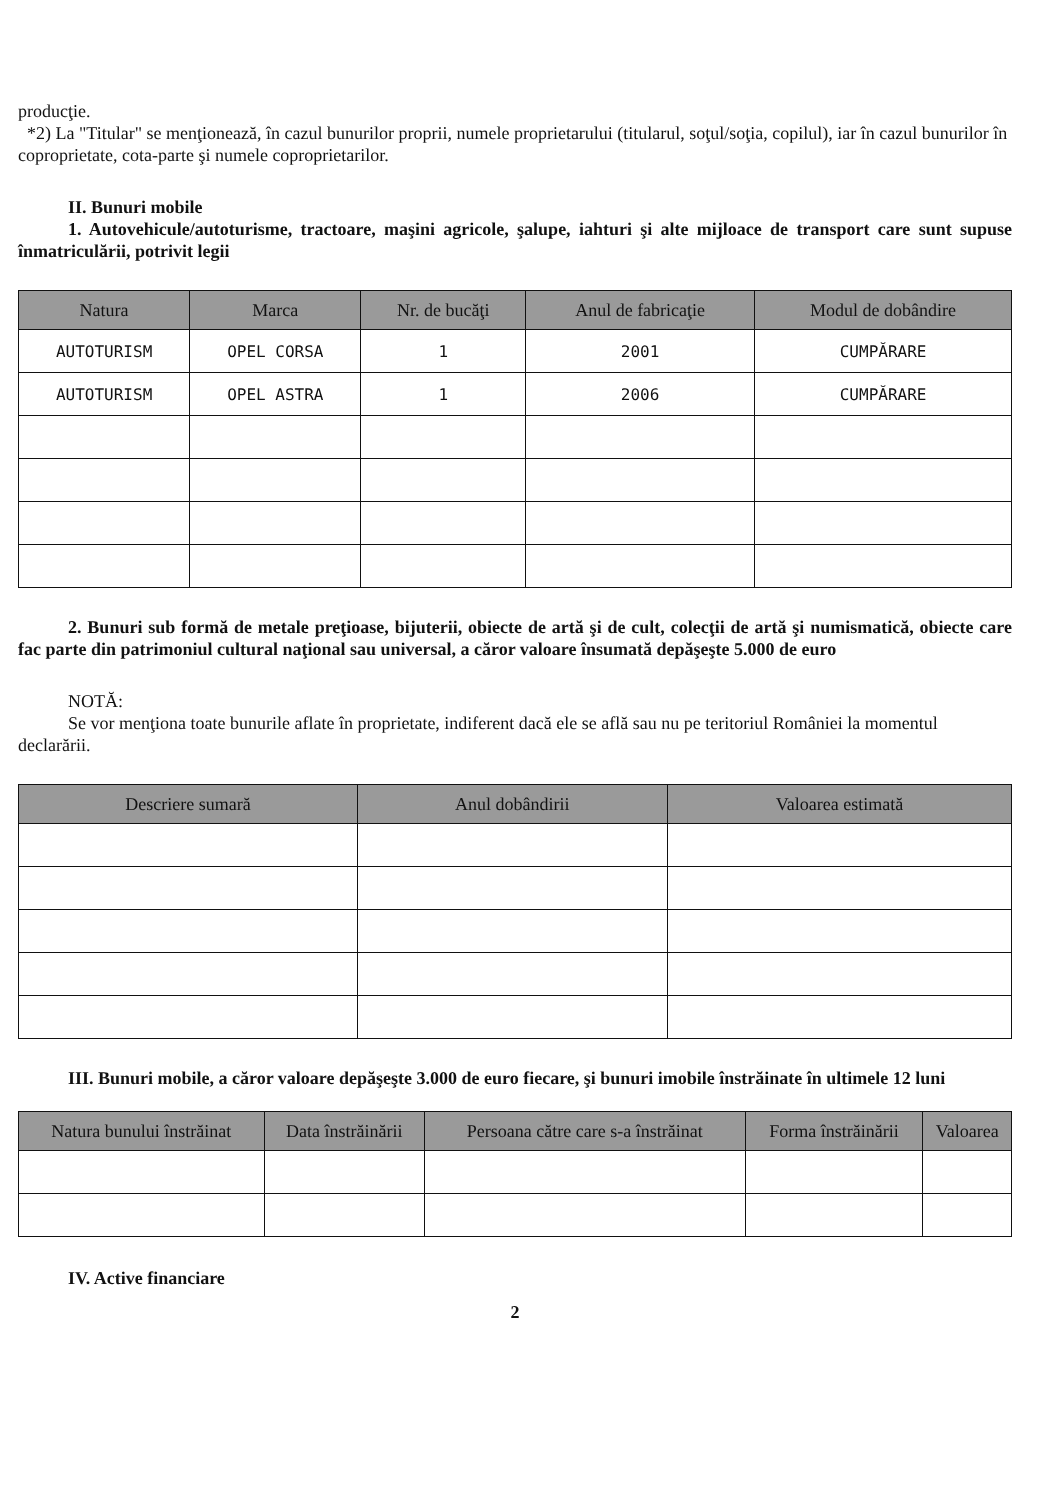producţie.
*2) La "Titular" se menţionează, în cazul bunurilor proprii, numele proprietarului (titularul, soţul/soţia, copilul), iar în cazul bunurilor în coproprietate, cota-parte şi numele coproprietarilor.
II. Bunuri mobile
1. Autovehicule/autoturisme, tractoare, maşini agricole, şalupe, iahturi şi alte mijloace de transport care sunt supuse înmatriculării, potrivit legii
| Natura | Marca | Nr. de bucăţi | Anul de fabricaţie | Modul de dobândire |
| --- | --- | --- | --- | --- |
| AUTOTURISM | OPEL CORSA | 1 | 2001 | CUMPĂRARE |
| AUTOTURISM | OPEL ASTRA | 1 | 2006 | CUMPĂRARE |
2. Bunuri sub formă de metale preţioase, bijuterii, obiecte de artă şi de cult, colecţii de artă şi numismatică, obiecte care fac parte din patrimoniul cultural naţional sau universal, a căror valoare însumată depăşeşte 5.000 de euro
NOTĂ:
Se vor menţiona toate bunurile aflate în proprietate, indiferent dacă ele se află sau nu pe teritoriul României la momentul declarării.
| Descriere sumară | Anul dobândirii | Valoarea estimată |
| --- | --- | --- |
III. Bunuri mobile, a căror valoare depăşeşte 3.000 de euro fiecare, şi bunuri imobile înstrăinate în ultimele 12 luni
| Natura bunului înstrăinat | Data înstrăinării | Persoana către care s-a înstrăinat | Forma înstrăinării | Valoarea |
| --- | --- | --- | --- | --- |
IV. Active financiare
2